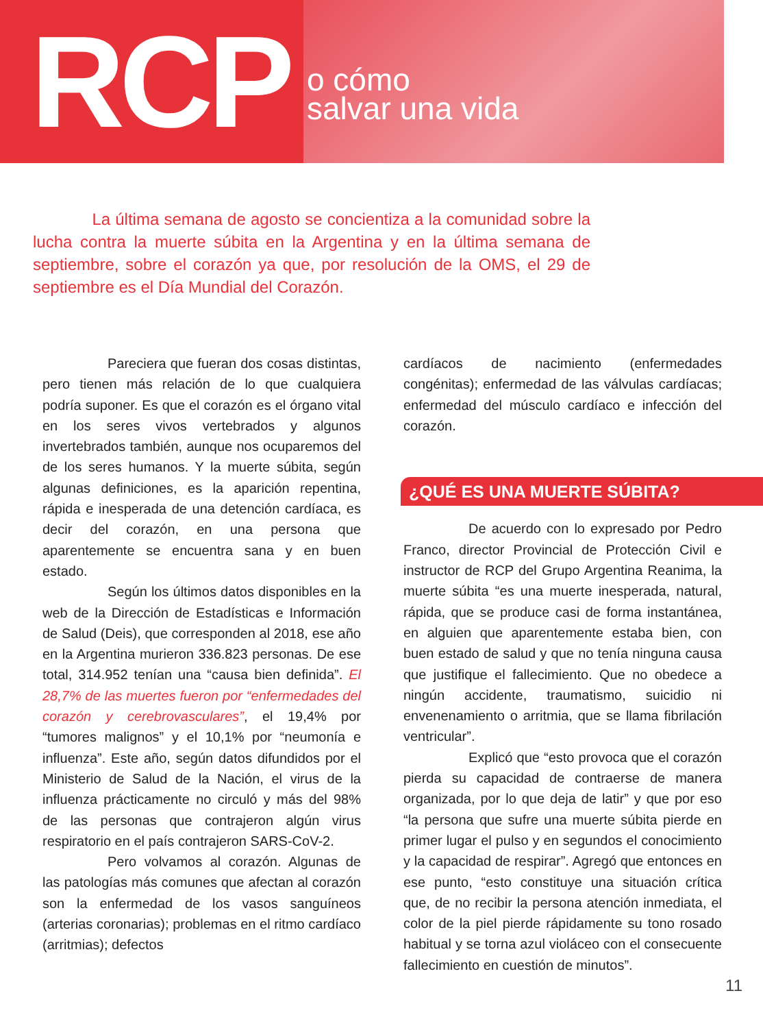RCP
o cómo
salvar una vida
La última semana de agosto se concientiza a la comunidad sobre la lucha contra la muerte súbita en la Argentina y en la última semana de septiembre, sobre el corazón ya que, por resolución de la OMS, el 29 de septiembre es el Día Mundial del Corazón.
Pareciera que fueran dos cosas distintas, pero tienen más relación de lo que cualquiera podría suponer. Es que el corazón es el órgano vital en los seres vivos vertebrados y algunos invertebrados también, aunque nos ocuparemos del de los seres humanos. Y la muerte súbita, según algunas definiciones, es la aparición repentina, rápida e inesperada de una detención cardíaca, es decir del corazón, en una persona que aparentemente se encuentra sana y en buen estado.
Según los últimos datos disponibles en la web de la Dirección de Estadísticas e Información de Salud (Deis), que corresponden al 2018, ese año en la Argentina murieron 336.823 personas. De ese total, 314.952 tenían una “causa bien definida”. El 28,7% de las muertes fueron por “enfermedades del corazón y cerebrovasculares”, el 19,4% por “tumores malignos” y el 10,1% por “neumonía e influenza”. Este año, según datos difundidos por el Ministerio de Salud de la Nación, el virus de la influenza prácticamente no circuló y más del 98% de las personas que contrajeron algún virus respiratorio en el país contrajeron SARS-CoV-2.
Pero volvamos al corazón. Algunas de las patologías más comunes que afectan al corazón son la enfermedad de los vasos sanguíneos (arterias coronarias); problemas en el ritmo cardíaco (arritmias); defectos
cardíacos de nacimiento (enfermedades congénitas); enfermedad de las válvulas cardíacas; enfermedad del músculo cardíaco e infección del corazón.
¿QUÉ ES UNA MUERTE SÚBITA?
De acuerdo con lo expresado por Pedro Franco, director Provincial de Protección Civil e instructor de RCP del Grupo Argentina Reanima, la muerte súbita “es una muerte inesperada, natural, rápida, que se produce casi de forma instantánea, en alguien que aparentemente estaba bien, con buen estado de salud y que no tenía ninguna causa que justifique el fallecimiento. Que no obedece a ningún accidente, traumatismo, suicidio ni envenenamiento o arritmia, que se llama fibrilación ventricular”.
Explicó que “esto provoca que el corazón pierda su capacidad de contraerse de manera organizada, por lo que deja de latir” y que por eso “la persona que sufre una muerte súbita pierde en primer lugar el pulso y en segundos el conocimiento y la capacidad de respirar”. Agregó que entonces en ese punto, “esto constituye una situación crítica que, de no recibir la persona atención inmediata, el color de la piel pierde rápidamente su tono rosado habitual y se torna azul violáceo con el consecuente fallecimiento en cuestión de minutos”.
11